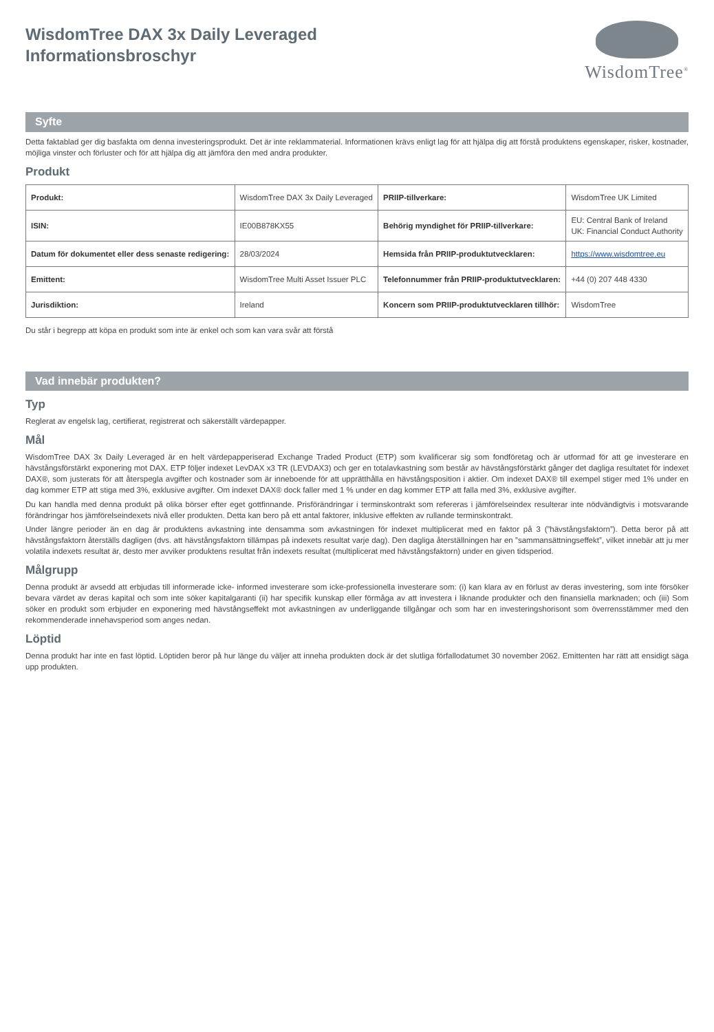WisdomTree DAX 3x Daily Leveraged
Informationsbroschyr
WisdomTree<sup>®</sup>
Syfte
Detta faktablad ger dig basfakta om denna investeringsprodukt. Det är inte reklammaterial. Informationen krävs enligt lag för att hjälpa dig att förstå produktens egenskaper, risker, kostnader, möjliga vinster och förluster och för att hjälpa dig att jämföra den med andra produkter.
Produkt
| Produkt: | WisdomTree DAX 3x Daily Leveraged | PRIIP-tillverkare: | WisdomTree UK Limited |
| ISIN: | IE00B878KX55 | Behörig myndighet för PRIIP-tillverkare: | EU: Central Bank of Ireland UK: Financial Conduct Authority |
| Datum för dokumentet eller dess senaste redigering: | 28/03/2024 | Hemsida från PRIIP-produktutvecklaren: | https://www.wisdomtree.eu |
| Emittent: | WisdomTree Multi Asset Issuer PLC | Telefonnummer från PRIIP-produktutvecklaren: | +44 (0) 207 448 4330 |
| Jurisdiktion: | Ireland | Koncern som PRIIP-produktutvecklaren tillhör: | WisdomTree |
Du står i begrepp att köpa en produkt som inte är enkel och som kan vara svår att förstå
Vad innebär produkten?
Typ
Reglerat av engelsk lag, certifierat, registrerat och säkerställt värdepapper.
Mål
WisdomTree DAX 3x Daily Leveraged är en helt värdepapperiserad Exchange Traded Product (ETP) som kvalificerar sig som fondföretag och är utformad för att ge investerare en hävstångsförstärkt exponering mot DAX. ETP följer indexet LevDAX x3 TR (LEVDAX3) och ger en totalavkastning som består av hävstångsförstärkt gånger det dagliga resultatet för indexet DAX®, som justerats för att återspegla avgifter och kostnader som är inneboende för att upprätthålla en hävstångsposition i aktier. Om indexet DAX® till exempel stiger med 1% under en dag kommer ETP att stiga med 3%, exklusive avgifter. Om indexet DAX® dock faller med 1 % under en dag kommer ETP att falla med 3%, exklusive avgifter.
Du kan handla med denna produkt på olika börser efter eget gottfinnande. Prisförändringar i terminskontrakt som refereras i jämförelseindex resulterar inte nödvändigtvis i motsvarande förändringar hos jämförelseindexets nivå eller produkten. Detta kan bero på ett antal faktorer, inklusive effekten av rullande terminskontrakt.
Under längre perioder än en dag är produktens avkastning inte densamma som avkastningen för indexet multiplicerat med en faktor på 3 (”hävstångsfaktorn”). Detta beror på att hävstångsfaktorn återställs dagligen (dvs. att hävstångsfaktorn tillämpas på indexets resultat varje dag). Den dagliga återställningen har en ”sammansättningseffekt”, vilket innebär att ju mer volatila indexets resultat är, desto mer avviker produktens resultat från indexets resultat (multiplicerat med hävstångsfaktorn) under en given tidsperiod.
Målgrupp
Denna produkt är avsedd att erbjudas till informerade icke- informed investerare som icke-professionella investerare som: (i) kan klara av en förlust av deras investering, som inte försöker bevara värdet av deras kapital och som inte söker kapitalgaranti (ii) har specifik kunskap eller förmåga av att investera i liknande produkter och den finansiella marknaden; och (iii) Som söker en produkt som erbjuder en exponering med hävstångseffekt mot avkastningen av underliggande tillgångar och som har en investeringshorisont som överrensstämmer med den rekommenderade innehavsperiod som anges nedan.
Löptid
Denna produkt har inte en fast löptid. Löptiden beror på hur länge du väljer att inneha produkten dock är det slutliga förfallodatumet 30 november 2062. Emittenten har rätt att ensidigt säga upp produkten.